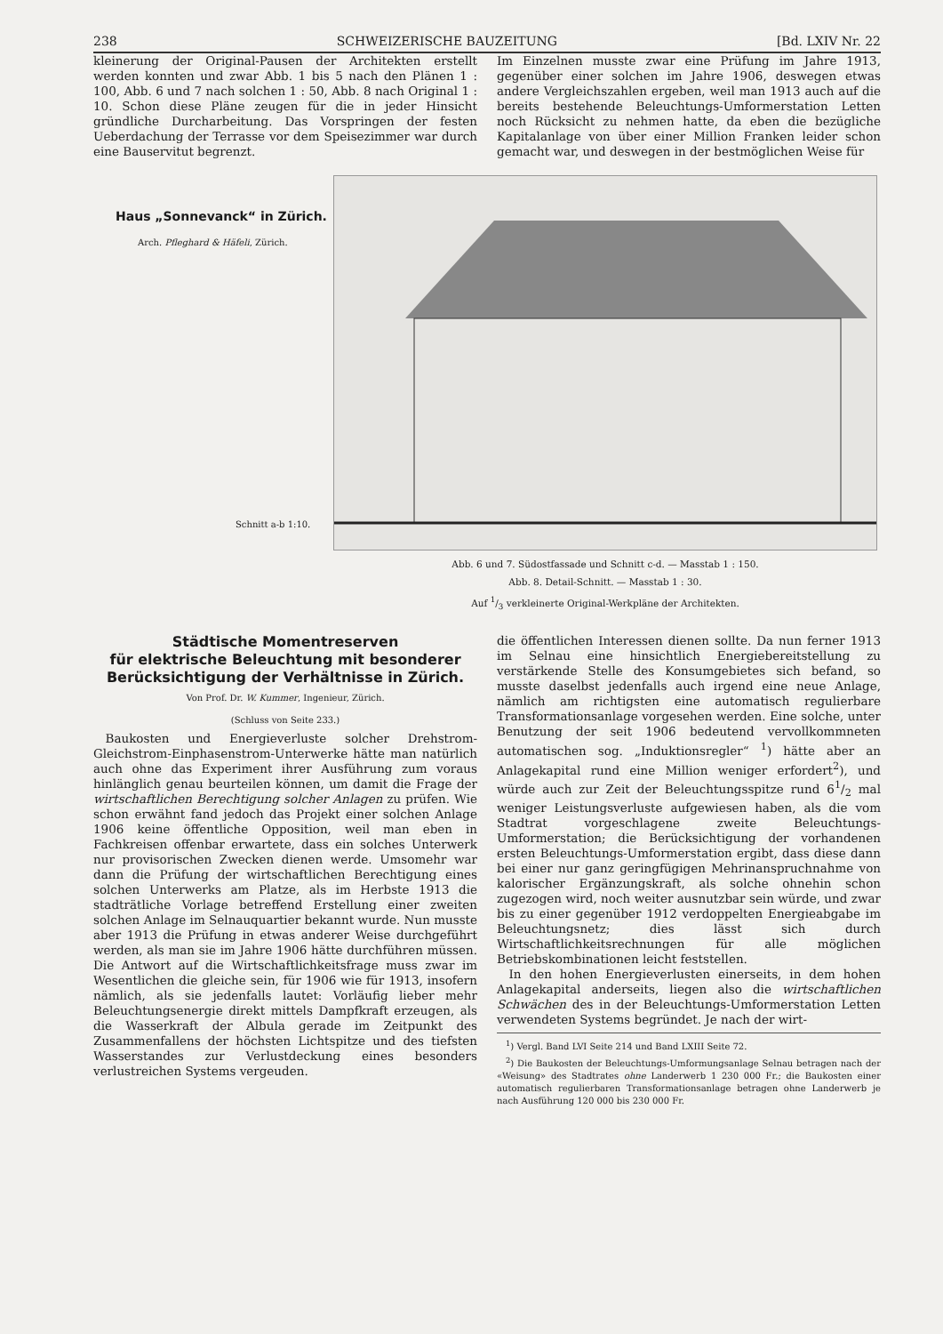238 SCHWEIZERISCHE BAUZEITUNG [Bd. LXIV Nr. 22
kleinerung der Original-Pausen der Architekten erstellt werden konnten und zwar Abb. 1 bis 5 nach den Plänen 1 : 100, Abb. 6 und 7 nach solchen 1 : 50, Abb. 8 nach Original 1 : 10. Schon diese Pläne zeugen für die in jeder Hinsicht gründliche Durcharbeitung. Das Vorspringen der festen Ueberdachung der Terrasse vor dem Speisezimmer war durch eine Bauservitut begrenzt.
Im Einzelnen musste zwar eine Prüfung im Jahre 1913, gegenüber einer solchen im Jahre 1906, deswegen etwas andere Vergleichszahlen ergeben, weil man 1913 auch auf die bereits bestehende Beleuchtungs-Umformerstation Letten noch Rücksicht zu nehmen hatte, da eben die bezügliche Kapitalanlage von über einer Million Franken leider schon gemacht war, und deswegen in der bestmöglichen Weise für
Haus „Sonnevanck“ in Zürich.
Arch. Pfleghard & Häfeli, Zürich.
Schnitt a-b 1:10.
Abb. 6 und 7. Südostfassade und Schnitt c-d. — Masstab 1 : 150.
Abb. 8. Detail-Schnitt. — Masstab 1 : 30.
Auf 1/3 verkleinerte Original-Werkpläne der Architekten.
Städtische Momentreserven
für elektrische Beleuchtung mit besonderer Berücksichtigung der Verhältnisse in Zürich.
Von Prof. Dr. W. Kummer, Ingenieur, Zürich.
(Schluss von Seite 233.)
 Baukosten und Energieverluste solcher Drehstrom-Gleichstrom-Einphasenstrom-Unterwerke hätte man natürlich auch ohne das Experiment ihrer Ausführung zum voraus hinlänglich genau beurteilen können, um damit die Frage der wirtschaftlichen Berechtigung solcher Anlagen zu prüfen. Wie schon erwähnt fand jedoch das Projekt einer solchen Anlage 1906 keine öffentliche Opposition, weil man eben in Fachkreisen offenbar erwartete, dass ein solches Unterwerk nur provisorischen Zwecken dienen werde. Umsomehr war dann die Prüfung der wirtschaftlichen Berechtigung eines solchen Unterwerks am Platze, als im Herbste 1913 die stadträtliche Vorlage betreffend Erstellung einer zweiten solchen Anlage im Selnauquartier bekannt wurde. Nun musste aber 1913 die Prüfung in etwas anderer Weise durchgeführt werden, als man sie im Jahre 1906 hätte durchführen müssen. Die Antwort auf die Wirtschaftlichkeitsfrage muss zwar im Wesentlichen die gleiche sein, für 1906 wie für 1913, insofern nämlich, als sie jedenfalls lautet: Vorläufig lieber mehr Beleuchtungsenergie direkt mittels Dampfkraft erzeugen, als die Wasserkraft der Albula gerade im Zeitpunkt des Zusammenfallens der höchsten Lichtspitze und des tiefsten Wasserstandes zur Verlustdeckung eines besonders verlustreichen Systems vergeuden.
die öffentlichen Interessen dienen sollte. Da nun ferner 1913 im Selnau eine hinsichtlich Energiebereitstellung zu verstärkende Stelle des Konsumgebietes sich befand, so musste daselbst jedenfalls auch irgend eine neue Anlage, nämlich am richtigsten eine automatisch regulierbare Transformationsanlage vorgesehen werden. Eine solche, unter Benutzung der seit 1906 bedeutend vervollkommneten automatischen sog. „Induktionsregler“ <sup>1</sup>) hätte aber an Anlagekapital rund eine Million weniger erfordert<sup>2</sup>), und würde auch zur Zeit der Beleuchtungsspitze rund 61/2 mal weniger Leistungsverluste aufgewiesen haben, als die vom Stadtrat vorgeschlagene zweite Beleuchtungs-Umformerstation; die Berücksichtigung der vorhandenen ersten Beleuchtungs-Umformerstation ergibt, dass diese dann bei einer nur ganz geringfügigen Mehrinanspruchnahme von kalorischer Ergänzungskraft, als solche ohnehin schon zugezogen wird, noch weiter ausnutzbar sein würde, und zwar bis zu einer gegenüber 1912 verdoppelten Energieabgabe im Beleuchtungsnetz; dies lässt sich durch Wirtschaftlichkeitsrechnungen für alle möglichen Betriebskombinationen leicht feststellen.
 In den hohen Energieverlusten einerseits, in dem hohen Anlagekapital anderseits, liegen also die wirtschaftlichen Schwächen des in der Beleuchtungs-Umformerstation Letten verwendeten Systems begründet. Je nach der wirt-
 <sup>1</sup>) Vergl. Band LVI Seite 214 und Band LXIII Seite 72.
 <sup>2</sup>) Die Baukosten der Beleuchtungs-Umformungsanlage Selnau betragen nach der «Weisung» des Stadtrates ohne Landerwerb 1 230 000 Fr.; die Baukosten einer automatisch regulierbaren Transformationsanlage betragen ohne Landerwerb je nach Ausführung 120 000 bis 230 000 Fr.